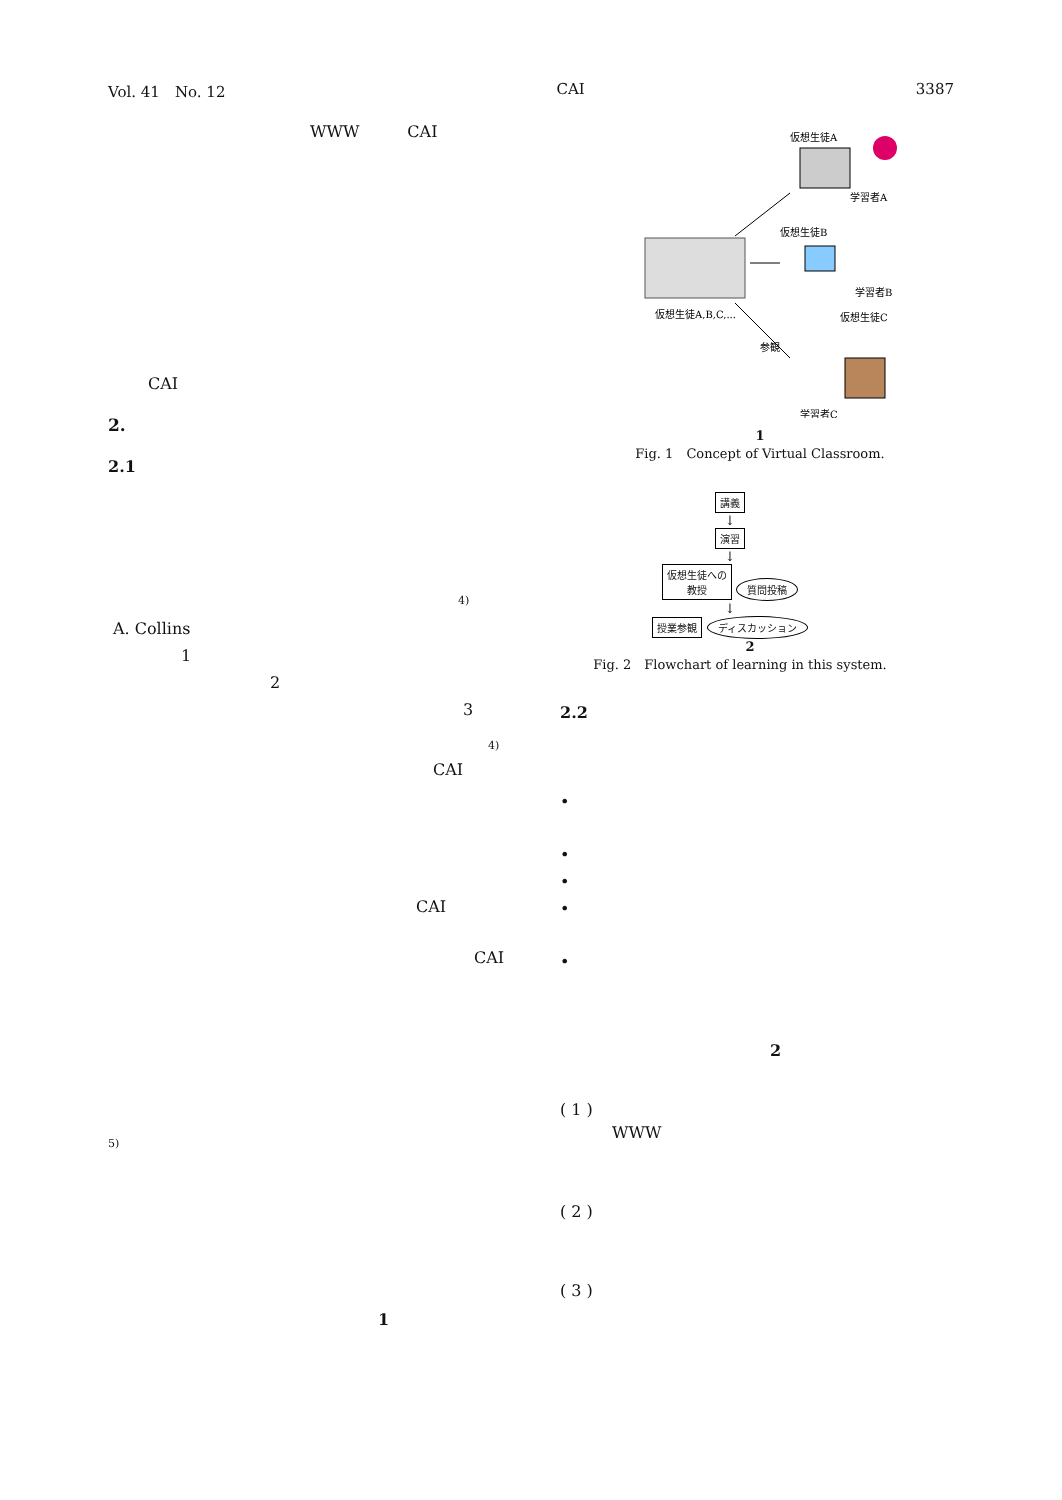Vol. 41　No. 12 CAI 3387
WWW　　　CAI
CAI
2.
2.1
4)
A. Collins
1
2
3
4)
CAI
CAI
CAI
5)
1
仮想生徒A
学習者A
仮想生徒B
学習者B
仮想生徒A,B,C,...
参観
仮想生徒C
学習者C
1
Fig. 1　Concept of Virtual Classroom.
講義
↓
演習
↓
仮想生徒への
教授
質問投稿
↓
授業参観 ディスカッション
2
Fig. 2　Flowchart of learning in this system.
2.2
•
•
•
•
•
2
( 1 )
WWW
( 2 )
( 3 )